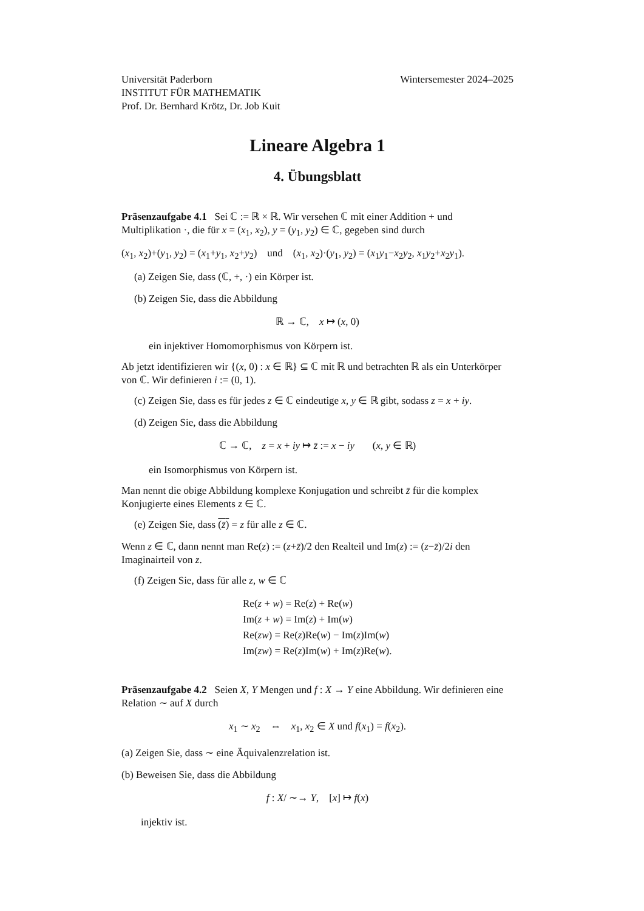Universität Paderborn
INSTITUT FÜR MATHEMATIK
Prof. Dr. Bernhard Krötz, Dr. Job Kuit
Wintersemester 2024–2025
Lineare Algebra 1
4. Übungsblatt
Präsenzaufgabe 4.1 Sei ℂ := ℝ × ℝ. Wir versehen ℂ mit einer Addition + und Multiplikation ·, die für x = (x<sub>1</sub>, x<sub>2</sub>), y = (y<sub>1</sub>, y<sub>2</sub>) ∈ ℂ, gegeben sind durch
(x<sub>1</sub>, x<sub>2</sub>)+(y<sub>1</sub>, y<sub>2</sub>) = (x<sub>1</sub>+y<sub>1</sub>, x<sub>2</sub>+y<sub>2</sub>) und (x<sub>1</sub>, x<sub>2</sub>)·(y<sub>1</sub>, y<sub>2</sub>) = (x<sub>1</sub>y<sub>1</sub>−x<sub>2</sub>y<sub>2</sub>, x<sub>1</sub>y<sub>2</sub>+x<sub>2</sub>y<sub>1</sub>).
(a) Zeigen Sie, dass (ℂ, +, ·) ein Körper ist.
(b) Zeigen Sie, dass die Abbildung
ℝ → ℂ, x ↦ (x, 0)
ein injektiver Homomorphismus von Körpern ist.
Ab jetzt identifizieren wir {(x, 0) : x ∈ ℝ} ⊆ ℂ mit ℝ und betrachten ℝ als ein Unterkörper von ℂ. Wir definieren i := (0, 1).
(c) Zeigen Sie, dass es für jedes z ∈ ℂ eindeutige x, y ∈ ℝ gibt, sodass z = x + iy.
(d) Zeigen Sie, dass die Abbildung
ℂ → ℂ, z = x + iy ↦ z̄ := x − iy (x, y ∈ ℝ)
ein Isomorphismus von Körpern ist.
Man nennt die obige Abbildung komplexe Konjugation und schreibt z̄ für die komplex Konjugierte eines Elements z ∈ ℂ.
(e) Zeigen Sie, dass (z̄) = z für alle z ∈ ℂ.
Wenn z ∈ ℂ, dann nennt man Re(z) := (z+z̄)/2 den Realteil und Im(z) := (z−z̄)/2i den Imaginairteil von z.
(f) Zeigen Sie, dass für alle z, w ∈ ℂ
Re(z + w) = Re(z) + Re(w)
Im(z + w) = Im(z) + Im(w)
Re(zw) = Re(z)Re(w) − Im(z)Im(w)
Im(zw) = Re(z)Im(w) + Im(z)Re(w).
Präsenzaufgabe 4.2 Seien X, Y Mengen und f : X → Y eine Abbildung. Wir definieren eine Relation ∼ auf X durch
x<sub>1</sub> ∼ x<sub>2</sub> ⇔ x<sub>1</sub>, x<sub>2</sub> ∈ X und f(x<sub>1</sub>) = f(x<sub>2</sub>).
(a) Zeigen Sie, dass ∼ eine Äquivalenzrelation ist.
(b) Beweisen Sie, dass die Abbildung
f : X/ ∼→ Y, [x] ↦ f(x)
injektiv ist.